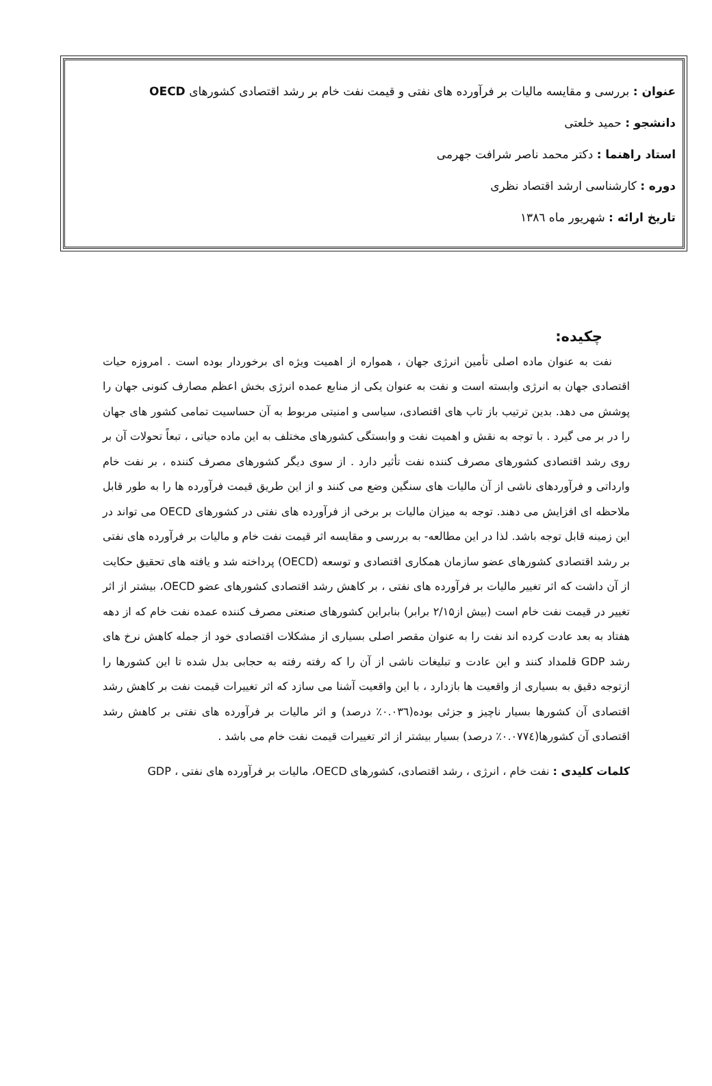عنوان : بررسی و مقایسه مالیات بر فرآورده های نفتی و قیمت نفت خام بر رشد اقتصادی کشورهای OECD
دانشجو : حمید خلعتی
استاد راهنما : دکتر محمد ناصر شرافت جهرمی
دوره : کارشناسی ارشد اقتصاد نظری
تاریخ ارائه : شهریور ماه ۱۳۸٦
چکیده:
نفت به عنوان ماده اصلی تأمین انرژی جهان ، همواره از اهمیت ویژه ای برخوردار بوده است . امروزه حیات اقتصادی جهان به انرژی وابسته است و نفت به عنوان یکی از منابع عمده انرژی بخش اعظم مصارف کنونی جهان را پوشش می دهد. بدین ترتیب باز تاب های اقتصادی، سیاسی و امنیتی مربوط به آن حساسیت تمامی کشور های جهان را در بر می گیرد . با توجه به نقش و اهمیت نفت و وابستگی کشورهای مختلف به این ماده حیاتی ، تبعاً تحولات آن بر روی رشد اقتصادی کشورهای مصرف کننده نفت تأثیر دارد . از سوی دیگر کشورهای مصرف کننده ، بر نفت خام وارداتی و فرآوردهای ناشی از آن مالیات های سنگین وضع می کنند و از این طریق قیمت فرآورده ها را به طور قابل ملاحظه ای افزایش می دهند. توجه به میزان مالیات بر برخی از فرآورده های نفتی در کشورهای OECD می تواند در این زمینه قابل توجه باشد. لذا در این مطالعه- به بررسی و مقایسه اثر قیمت نفت خام و مالیات بر فرآورده های نفتی بر رشد اقتصادی کشورهای عضو سازمان همکاری اقتصادی و توسعه (OECD) پرداخته شد و یافته های تحقیق حکایت از آن داشت که اثر تغییر مالیات بر فرآورده های نفتی ، بر کاهش رشد اقتصادی کشورهای عضو OECD، بیشتر از اثر تغییر در قیمت نفت خام است (بیش از۲/۱۵ برابر) بنابراین کشورهای صنعتی مصرف کننده عمده نفت خام که از دهه هفتاد به بعد عادت کرده اند نفت را به عنوان مقصر اصلی بسیاری از مشکلات اقتصادی خود از جمله کاهش نرخ های رشد GDP قلمداد کنند و این عادت و تبلیغات ناشی از آن را که رفته رفته به حجابی بدل شده تا این کشورها را ازتوجه دقیق به بسیاری از واقعیت ها بازدارد ، با این واقعیت آشنا می سازد که اثر تغییرات قیمت نفت بر کاهش رشد اقتصادی آن کشورها بسیار ناچیز و جزئی بوده(۰.۰۳٦٪ درصد) و اثر مالیات بر فرآورده های نفتی بر کاهش رشد اقتصادی آن کشورها(۰.۰۷۷٤٪ درصد) بسیار بیشتر از اثر تغییرات قیمت نفت خام می باشد .
کلمات کلیدی : نفت خام ، انرژی ، رشد اقتصادی، کشورهای OECD، مالیات بر فرآورده های نفتی ، GDP